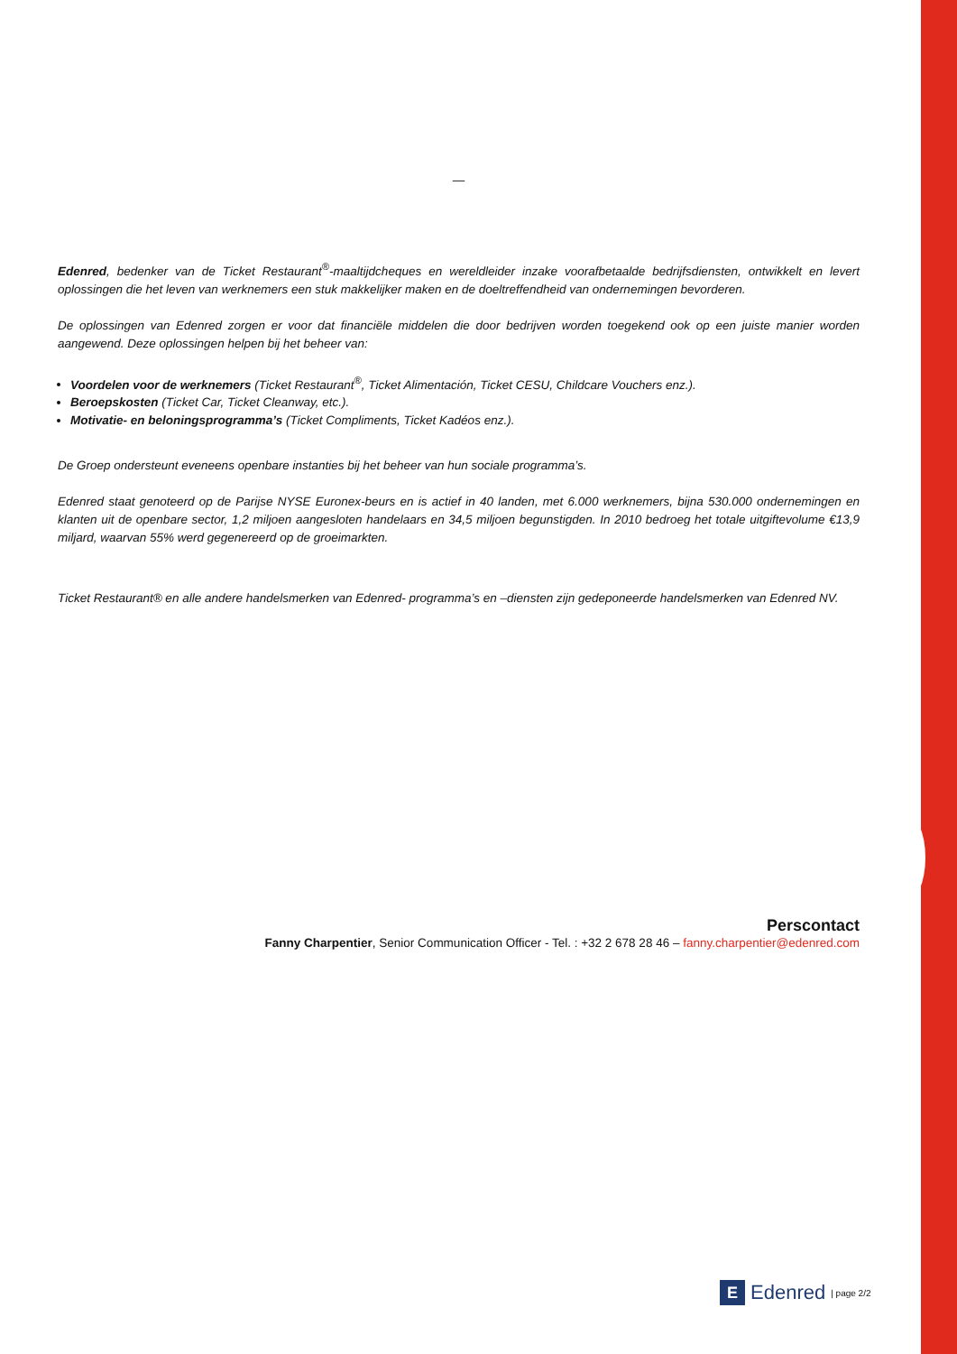—
Edenred, bedenker van de Ticket Restaurant<sup>®</sup>-maaltijdcheques en wereldleider inzake voorafbetaalde bedrijfsdiensten, ontwikkelt en levert oplossingen die het leven van werknemers een stuk makkelijker maken en de doeltreffendheid van ondernemingen bevorderen.
De oplossingen van Edenred zorgen er voor dat financiële middelen die door bedrijven worden toegekend ook op een juiste manier worden aangewend. Deze oplossingen helpen bij het beheer van:
Voordelen voor de werknemers (Ticket Restaurant<sup>®</sup>, Ticket Alimentación, Ticket CESU, Childcare Vouchers enz.).
Beroepskosten (Ticket Car, Ticket Cleanway, etc.).
Motivatie- en beloningsprogramma’s (Ticket Compliments, Ticket Kadéos enz.).
De Groep ondersteunt eveneens openbare instanties bij het beheer van hun sociale programma’s.
Edenred staat genoteerd op de Parijse NYSE Euronex-beurs en is actief in 40 landen, met 6.000 werknemers, bijna 530.000 ondernemingen en klanten uit de openbare sector, 1,2 miljoen aangesloten handelaars en 34,5 miljoen begunstigden. In 2010 bedroeg het totale uitgiftevolume €13,9 miljard, waarvan 55% werd gegenereerd op de groeimarkten.
Ticket Restaurant® en alle andere handelsmerken van Edenred- programma’s en –diensten zijn gedeponeerde handelsmerken van Edenred NV.
Perscontact
Fanny Charpentier, Senior Communication Officer - Tel. : +32 2 678 28 46 – fanny.charpentier@edenred.com
E Edenred | page 2/2